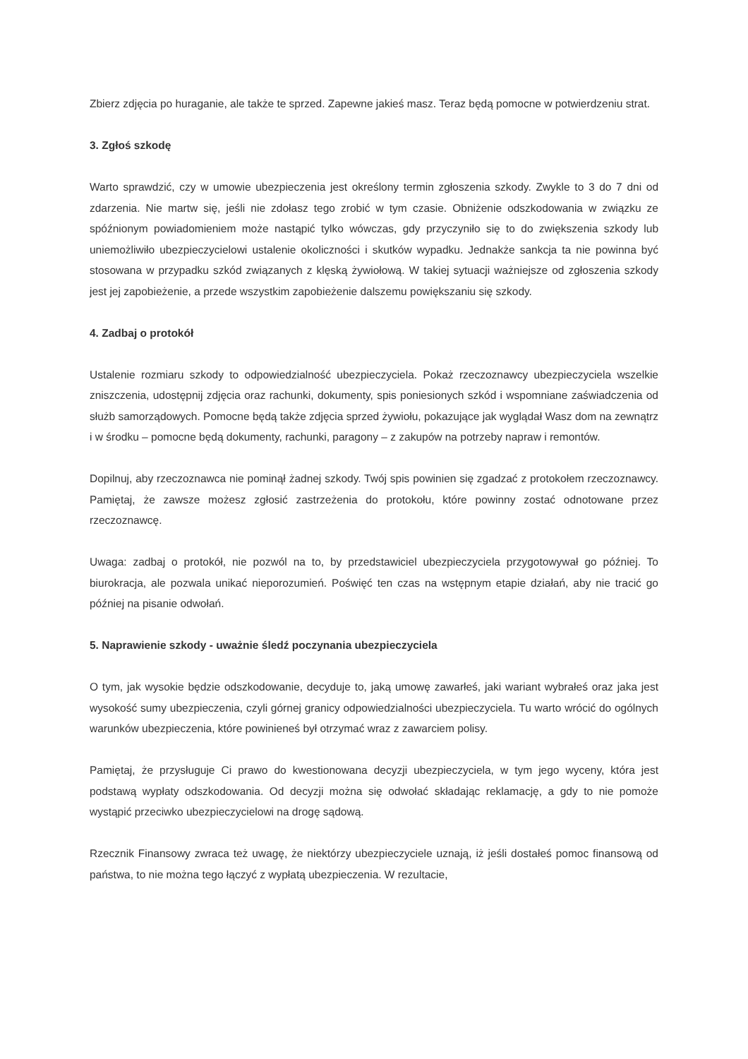Zbierz zdjęcia po huraganie, ale także te sprzed. Zapewne jakieś masz. Teraz będą pomocne w potwierdzeniu strat.
3. Zgłoś szkodę
Warto sprawdzić, czy w umowie ubezpieczenia jest określony termin zgłoszenia szkody. Zwykle to 3 do 7 dni od zdarzenia. Nie martw się, jeśli nie zdołasz tego zrobić w tym czasie. Obniżenie odszkodowania w związku ze spóźnionym powiadomieniem może nastąpić tylko wówczas, gdy przyczyniło się to do zwiększenia szkody lub uniemożliwiło ubezpieczycielowi ustalenie okoliczności i skutków wypadku. Jednakże sankcja ta nie powinna być stosowana w przypadku szkód związanych z klęską żywiołową. W takiej sytuacji ważniejsze od zgłoszenia szkody jest jej zapobieżenie, a przede wszystkim zapobieżenie dalszemu powiększaniu się szkody.
4. Zadbaj o protokół
Ustalenie rozmiaru szkody to odpowiedzialność ubezpieczyciela. Pokaż rzeczoznawcy ubezpieczyciela wszelkie zniszczenia, udostępnij zdjęcia oraz rachunki, dokumenty, spis poniesionych szkód i wspomniane zaświadczenia od służb samorządowych. Pomocne będą także zdjęcia sprzed żywiołu, pokazujące jak wyglądał Wasz dom na zewnątrz i w środku – pomocne będą dokumenty, rachunki, paragony – z zakupów na potrzeby napraw i remontów.
Dopilnuj, aby rzeczoznawca nie pominął żadnej szkody. Twój spis powinien się zgadzać z protokołem rzeczoznawcy. Pamiętaj, że zawsze możesz zgłosić zastrzeżenia do protokołu, które powinny zostać odnotowane przez rzeczoznawcę.
Uwaga: zadbaj o protokół, nie pozwól na to, by przedstawiciel ubezpieczyciela przygotowywał go później. To biurokracja, ale pozwala unikać nieporozumień. Poświęć ten czas na wstępnym etapie działań, aby nie tracić go później na pisanie odwołań.
5. Naprawienie szkody - uważnie śledź poczynania ubezpieczyciela
O tym, jak wysokie będzie odszkodowanie, decyduje to, jaką umowę zawarłeś, jaki wariant wybrałeś oraz jaka jest wysokość sumy ubezpieczenia, czyli górnej granicy odpowiedzialności ubezpieczyciela. Tu warto wrócić do ogólnych warunków ubezpieczenia, które powinieneś był otrzymać wraz z zawarciem polisy.
Pamiętaj, że przysługuje Ci prawo do kwestionowana decyzji ubezpieczyciela, w tym jego wyceny, która jest podstawą wypłaty odszkodowania. Od decyzji można się odwołać składając reklamację, a gdy to nie pomoże wystąpić przeciwko ubezpieczycielowi na drogę sądową.
Rzecznik Finansowy zwraca też uwagę, że niektórzy ubezpieczyciele uznają, iż jeśli dostałeś pomoc finansową od państwa, to nie można tego łączyć z wypłatą ubezpieczenia. W rezultacie,